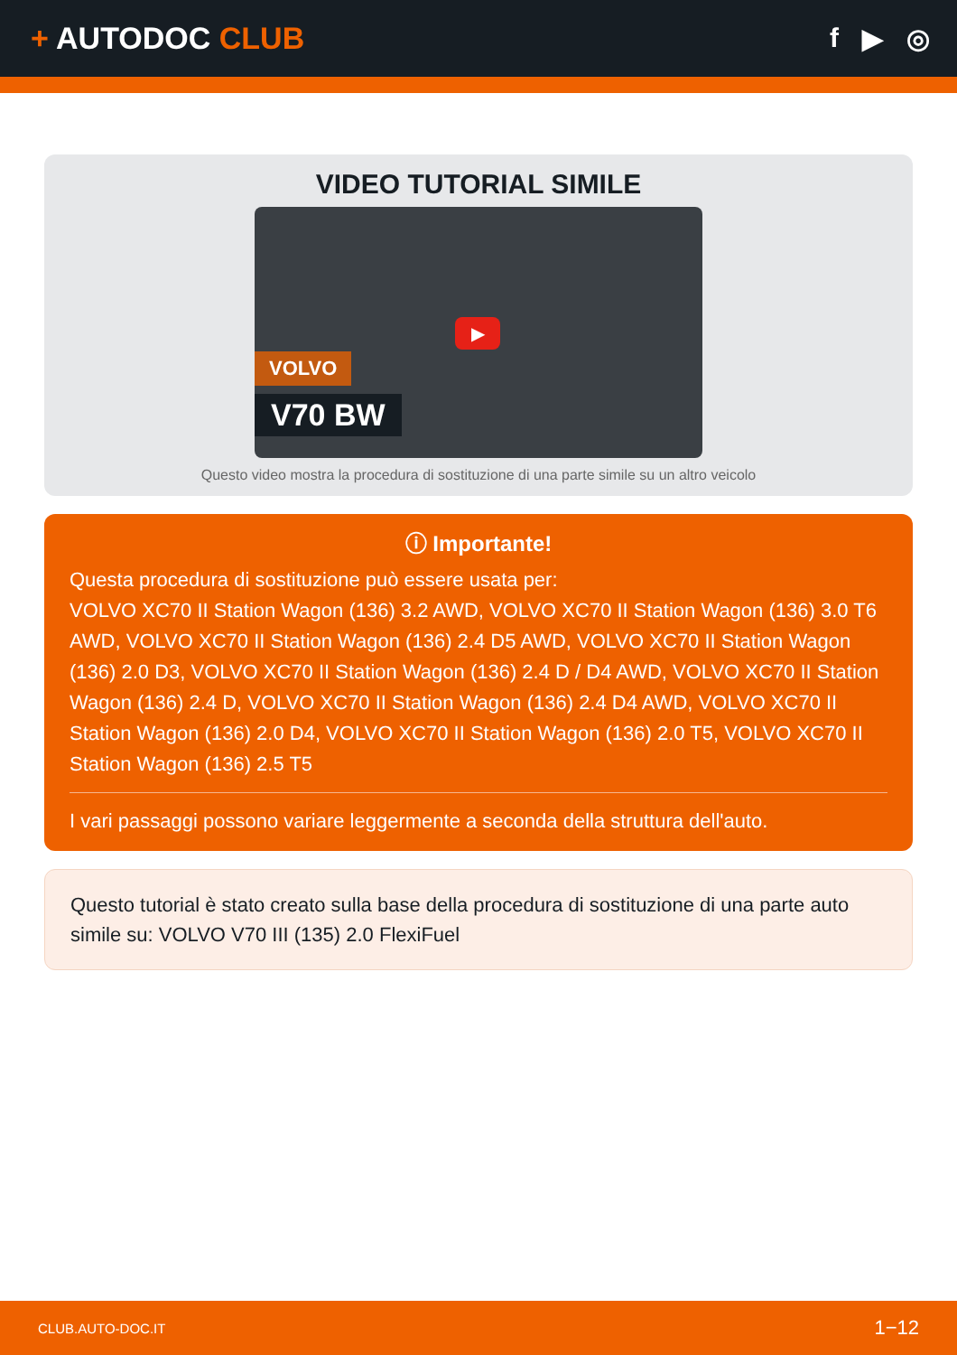+ AUTODOC CLUB f ▶ ◎
VIDEO TUTORIAL SIMILE
▶
VOLVO
V70 BW
Questo video mostra la procedura di sostituzione di una parte simile su un altro veicolo
ⓘ Importante!
Questa procedura di sostituzione può essere usata per:
VOLVO XC70 II Station Wagon (136) 3.2 AWD, VOLVO XC70 II Station Wagon (136) 3.0 T6 AWD, VOLVO XC70 II Station Wagon (136) 2.4 D5 AWD, VOLVO XC70 II Station Wagon (136) 2.0 D3, VOLVO XC70 II Station Wagon (136) 2.4 D / D4 AWD, VOLVO XC70 II Station Wagon (136) 2.4 D, VOLVO XC70 II Station Wagon (136) 2.4 D4 AWD, VOLVO XC70 II Station Wagon (136) 2.0 D4, VOLVO XC70 II Station Wagon (136) 2.0 T5, VOLVO XC70 II Station Wagon (136) 2.5 T5
I vari passaggi possono variare leggermente a seconda della struttura dell'auto.
Questo tutorial è stato creato sulla base della procedura di sostituzione di una parte auto simile su: VOLVO V70 III (135) 2.0 FlexiFuel
CLUB.AUTO-DOC.IT 1−12